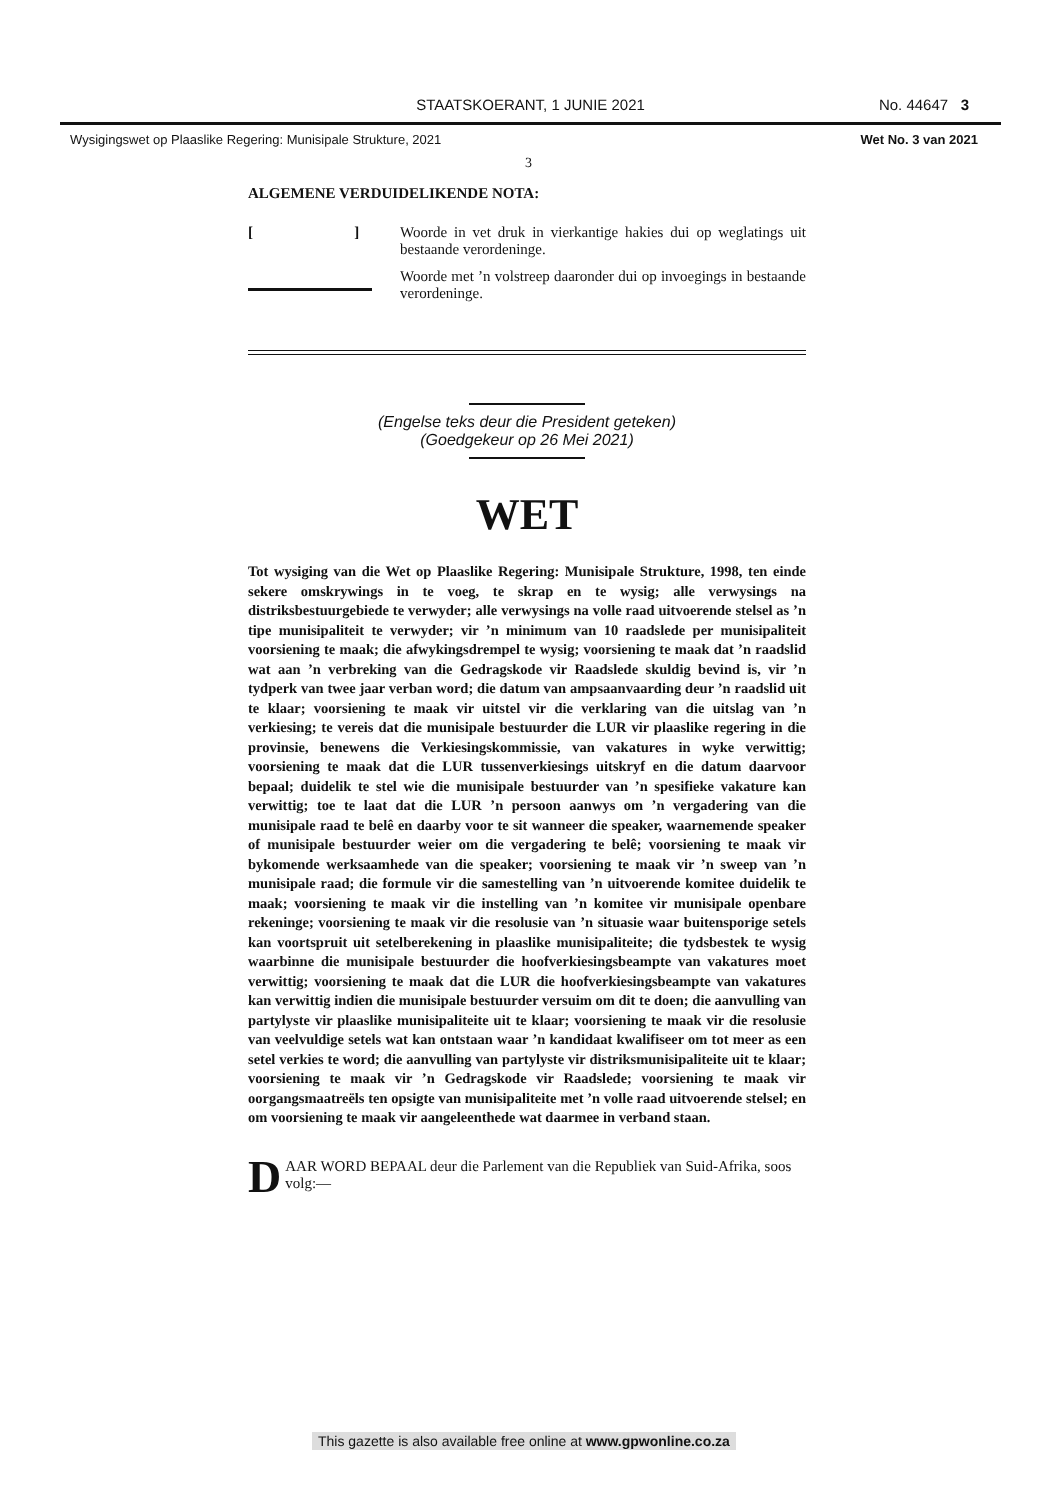STAATSKOERANT, 1 JUNIE 2021 No. 44647 3
Wysigingswet op Plaaslike Regering: Munisipale Strukture, 2021 Wet No. 3 van 2021
3
ALGEMENE VERDUIDELIKENDE NOTA:
[ ]
Woorde in vet druk in vierkantige hakies dui op weglatings uit bestaande verordeninge.
Woorde met ’n volstreep daaronder dui op invoegings in bestaande verordeninge.
(Engelse teks deur die President geteken)
(Goedgekeur op 26 Mei 2021)
WET
Tot wysiging van die Wet op Plaaslike Regering: Munisipale Strukture, 1998, ten einde sekere omskrywings in te voeg, te skrap en te wysig; alle verwysings na distriksbestuurgebiede te verwyder; alle verwysings na volle raad uitvoerende stelsel as ’n tipe munisipaliteit te verwyder; vir ’n minimum van 10 raadslede per munisipaliteit voorsiening te maak; die afwykingsdrempel te wysig; voorsiening te maak dat ’n raadslid wat aan ’n verbreking van die Gedragskode vir Raadslede skuldig bevind is, vir ’n tydperk van twee jaar verban word; die datum van ampsaanvaarding deur ’n raadslid uit te klaar; voorsiening te maak vir uitstel vir die verklaring van die uitslag van ’n verkiesing; te vereis dat die munisipale bestuurder die LUR vir plaaslike regering in die provinsie, benewens die Verkiesingskommissie, van vakatures in wyke verwittig; voorsiening te maak dat die LUR tussenverkiesings uitskryf en die datum daarvoor bepaal; duidelik te stel wie die munisipale bestuurder van ’n spesifieke vakature kan verwittig; toe te laat dat die LUR ’n persoon aanwys om ’n vergadering van die munisipale raad te belê en daarby voor te sit wanneer die speaker, waarnemende speaker of munisipale bestuurder weier om die vergadering te belê; voorsiening te maak vir bykomende werksaamhede van die speaker; voorsiening te maak vir ’n sweep van ’n munisipale raad; die formule vir die samestelling van ’n uitvoerende komitee duidelik te maak; voorsiening te maak vir die instelling van ’n komitee vir munisipale openbare rekeninge; voorsiening te maak vir die resolusie van ’n situasie waar buitensporige setels kan voortspruit uit setelberekening in plaaslike munisipaliteite; die tydsbestek te wysig waarbinne die munisipale bestuurder die hoofverkiesingsbeampte van vakatures moet verwittig; voorsiening te maak dat die LUR die hoofverkiesingsbeampte van vakatures kan verwittig indien die munisipale bestuurder versuim om dit te doen; die aanvulling van partylyste vir plaaslike munisipaliteite uit te klaar; voorsiening te maak vir die resolusie van veelvuldige setels wat kan ontstaan waar ’n kandidaat kwalifiseer om tot meer as een setel verkies te word; die aanvulling van partylyste vir distriksmunisipaliteite uit te klaar; voorsiening te maak vir ’n Gedragskode vir Raadslede; voorsiening te maak vir oorgangsmaatreëls ten opsigte van munisipaliteite met ’n volle raad uitvoerende stelsel; en om voorsiening te maak vir aangeleenthede wat daarmee in verband staan.
DAAR WORD BEPAAL deur die Parlement van die Republiek van Suid-Afrika, soos volg:—
This gazette is also available free online at www.gpwonline.co.za